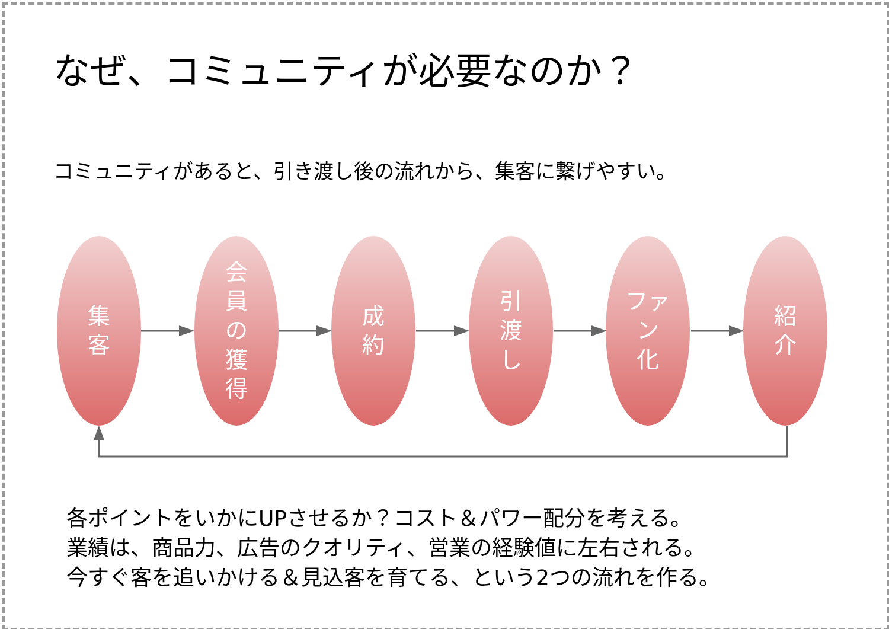なぜ、コミュニティが必要なのか？
コミュニティがあると、引き渡し後の流れから、集客に繋げやすい。
集
客
会
員
の
獲
得
成
約
引
渡
し
ファ
ン
化
紹
介
各ポイントをいかにUPさせるか？コスト＆パワー配分を考える。
業績は、商品力、広告のクオリティ、営業の経験値に左右される。
今すぐ客を追いかける＆見込客を育てる、という2つの流れを作る。